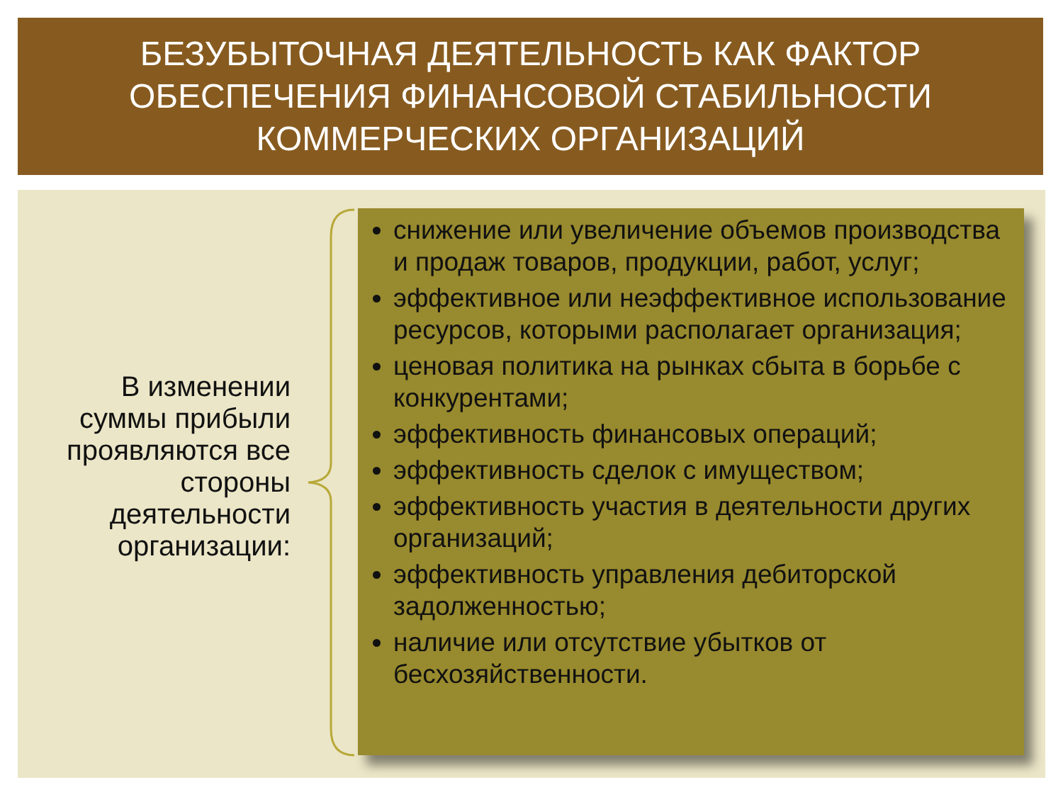БЕЗУБЫТОЧНАЯ ДЕЯТЕЛЬНОСТЬ КАК ФАКТОР
ОБЕСПЕЧЕНИЯ ФИНАНСОВОЙ СТАБИЛЬНОСТИ
КОММЕРЧЕСКИХ ОРГАНИЗАЦИЙ
В изменении суммы прибыли проявляются все стороны деятельности организации:
снижение или увеличение объемов производства и продаж товаров, продукции, работ, услуг;
эффективное или неэффективное использование ресурсов, которыми располагает организация;
ценовая политика на рынках сбыта в борьбе с конкурентами;
эффективность финансовых операций;
эффективность сделок с имуществом;
эффективность участия в деятельности других организаций;
эффективность управления дебиторской задолженностью;
наличие или отсутствие убытков от бесхозяйственности.